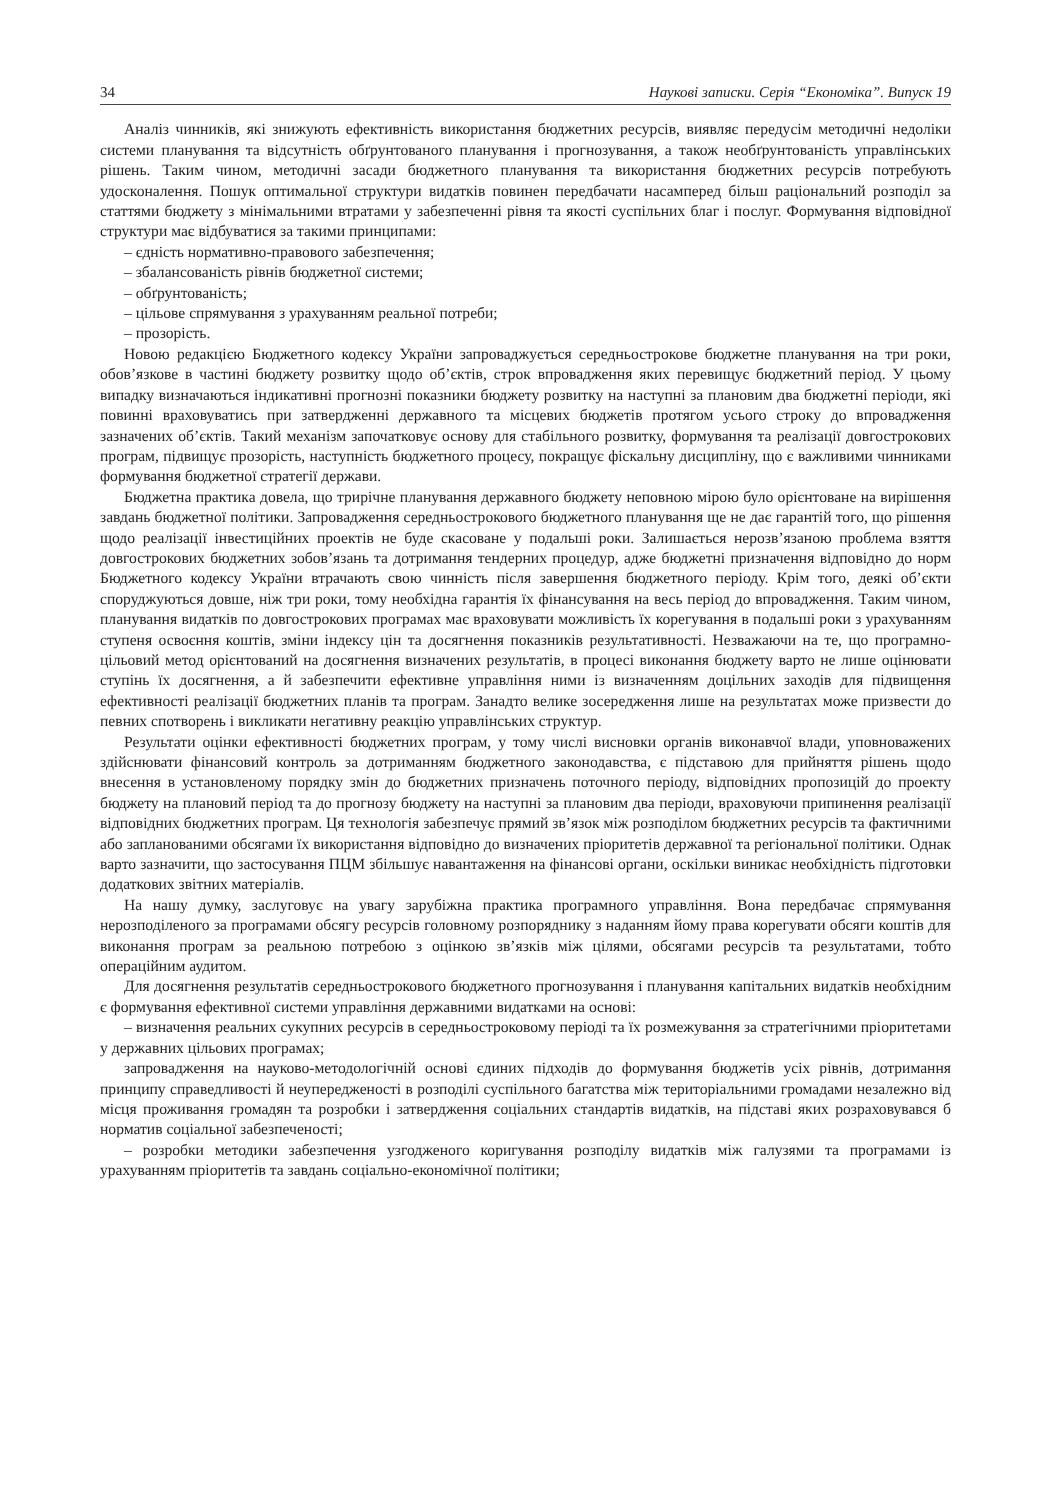34 Наукові записки. Серія “Економіка”. Випуск 19
Аналіз чинників, які знижують ефективність використання бюджетних ресурсів, виявляє передусім методичні недоліки системи планування та відсутність обґрунтованого планування і прогнозування, а також необґрунтованість управлінських рішень. Таким чином, методичні засади бюджетного планування та використання бюджетних ресурсів потребують удосконалення. Пошук оптимальної структури видатків повинен передбачати насамперед більш раціональний розподіл за статтями бюджету з мінімальними втратами у забезпеченні рівня та якості суспільних благ і послуг. Формування відповідної структури має відбуватися за такими принципами:
– єдність нормативно-правового забезпечення;
– збалансованість рівнів бюджетної системи;
– обґрунтованість;
– цільове спрямування з урахуванням реальної потреби;
– прозорість.
Новою редакцією Бюджетного кодексу України запроваджується середньострокове бюджетне планування на три роки, обов’язкове в частині бюджету розвитку щодо об’єктів, строк впровадження яких перевищує бюджетний період. У цьому випадку визначаються індикативні прогнозні показники бюджету розвитку на наступні за плановим два бюджетні періоди, які повинні враховуватись при затвердженні державного та місцевих бюджетів протягом усього строку до впровадження зазначених об’єктів. Такий механізм започатковує основу для стабільного розвитку, формування та реалізації довгострокових програм, підвищує прозорість, наступність бюджетного процесу, покращує фіскальну дисципліну, що є важливими чинниками формування бюджетної стратегії держави.
Бюджетна практика довела, що трирічне планування державного бюджету неповною мірою було орієнтоване на вирішення завдань бюджетної політики. Запровадження середньострокового бюджетного планування ще не дає гарантій того, що рішення щодо реалізації інвестиційних проектів не буде скасоване у подальші роки. Залишається нерозв’язаною проблема взяття довгострокових бюджетних зобов’язань та дотримання тендерних процедур, адже бюджетні призначення відповідно до норм Бюджетного кодексу України втрачають свою чинність після завершення бюджетного періоду. Крім того, деякі об’єкти споруджуються довше, ніж три роки, тому необхідна гарантія їх фінансування на весь період до впровадження. Таким чином, планування видатків по довгострокових програмах має враховувати можливість їх корегування в подальші роки з урахуванням ступеня освоєння коштів, зміни індексу цін та досягнення показників результативності. Незважаючи на те, що програмно-цільовий метод орієнтований на досягнення визначених результатів, в процесі виконання бюджету варто не лише оцінювати ступінь їх досягнення, а й забезпечити ефективне управління ними із визначенням доцільних заходів для підвищення ефективності реалізації бюджетних планів та програм. Занадто велике зосередження лише на результатах може призвести до певних спотворень і викликати негативну реакцію управлінських структур.
Результати оцінки ефективності бюджетних програм, у тому числі висновки органів виконавчої влади, уповноважених здійснювати фінансовий контроль за дотриманням бюджетного законодавства, є підставою для прийняття рішень щодо внесення в установленому порядку змін до бюджетних призначень поточного періоду, відповідних пропозицій до проекту бюджету на плановий період та до прогнозу бюджету на наступні за плановим два періоди, враховуючи припинення реалізації відповідних бюджетних програм. Ця технологія забезпечує прямий зв’язок між розподілом бюджетних ресурсів та фактичними або запланованими обсягами їх використання відповідно до визначених пріоритетів державної та регіональної політики. Однак варто зазначити, що застосування ПЦМ збільшує навантаження на фінансові органи, оскільки виникає необхідність підготовки додаткових звітних матеріалів.
На нашу думку, заслуговує на увагу зарубіжна практика програмного управління. Вона передбачає спрямування нерозподіленого за програмами обсягу ресурсів головному розпоряднику з наданням йому права корегувати обсяги коштів для виконання програм за реальною потребою з оцінкою зв’язків між цілями, обсягами ресурсів та результатами, тобто операційним аудитом.
Для досягнення результатів середньострокового бюджетного прогнозування і планування капітальних видатків необхідним є формування ефективної системи управління державними видатками на основі:
– визначення реальних сукупних ресурсів в середньостроковому періоді та їх розмежування за стратегічними пріоритетами у державних цільових програмах;
запровадження на науково-методологічній основі єдиних підходів до формування бюджетів усіх рівнів, дотримання принципу справедливості й неупередженості в розподілі суспільного багатства між територіальними громадами незалежно від місця проживання громадян та розробки і затвердження соціальних стандартів видатків, на підставі яких розраховувався б норматив соціальної забезпеченості;
– розробки методики забезпечення узгодженого коригування розподілу видатків між галузями та програмами із урахуванням пріоритетів та завдань соціально-економічної політики;